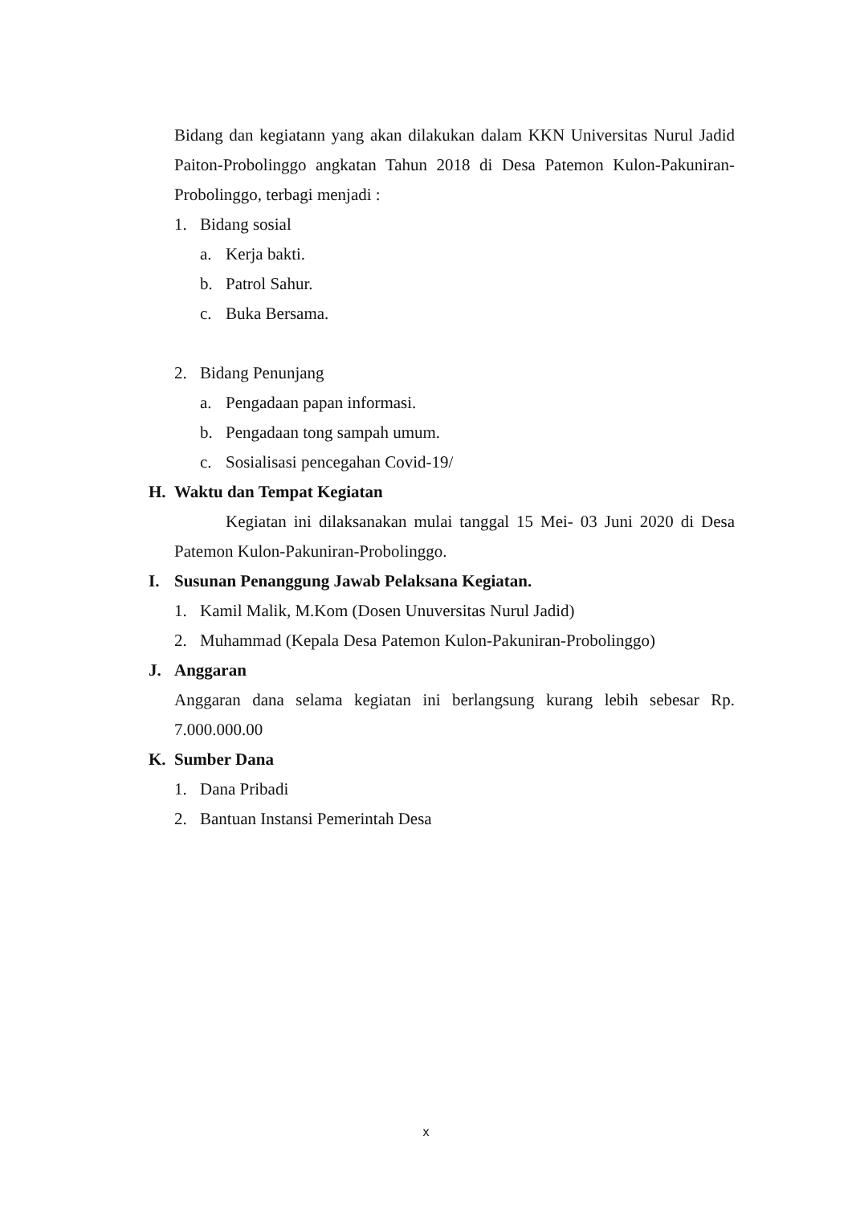Bidang dan kegiatann yang akan dilakukan dalam KKN Universitas Nurul Jadid Paiton-Probolinggo angkatan Tahun 2018 di Desa Patemon Kulon-Pakuniran-Probolinggo, terbagi menjadi :
1. Bidang sosial
a. Kerja bakti.
b. Patrol Sahur.
c. Buka Bersama.
2. Bidang Penunjang
a. Pengadaan papan informasi.
b. Pengadaan tong sampah umum.
c. Sosialisasi pencegahan Covid-19/
H. Waktu dan Tempat Kegiatan
Kegiatan ini dilaksanakan mulai tanggal 15 Mei- 03 Juni 2020 di Desa Patemon Kulon-Pakuniran-Probolinggo.
I. Susunan Penanggung Jawab Pelaksana Kegiatan.
1. Kamil Malik, M.Kom (Dosen Unuversitas Nurul Jadid)
2. Muhammad (Kepala Desa Patemon Kulon-Pakuniran-Probolinggo)
J. Anggaran
Anggaran dana selama kegiatan ini berlangsung kurang lebih sebesar Rp. 7.000.000.00
K. Sumber Dana
1. Dana Pribadi
2. Bantuan Instansi Pemerintah Desa
x